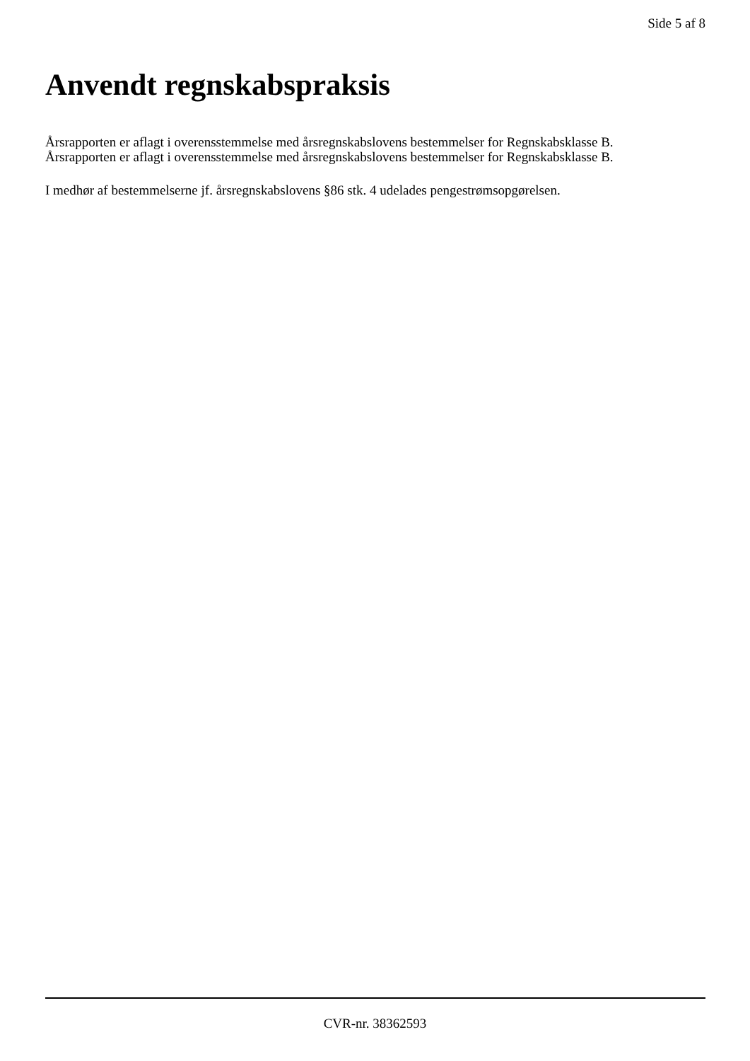Side 5 af 8
Anvendt regnskabspraksis
Årsrapporten er aflagt i overensstemmelse med årsregnskabslovens bestemmelser for Regnskabsklasse B.
Årsrapporten er aflagt i overensstemmelse med årsregnskabslovens bestemmelser for Regnskabsklasse B.
I medhør af bestemmelserne jf. årsregnskabslovens §86 stk. 4 udelades pengestrømsopgørelsen.
CVR-nr. 38362593